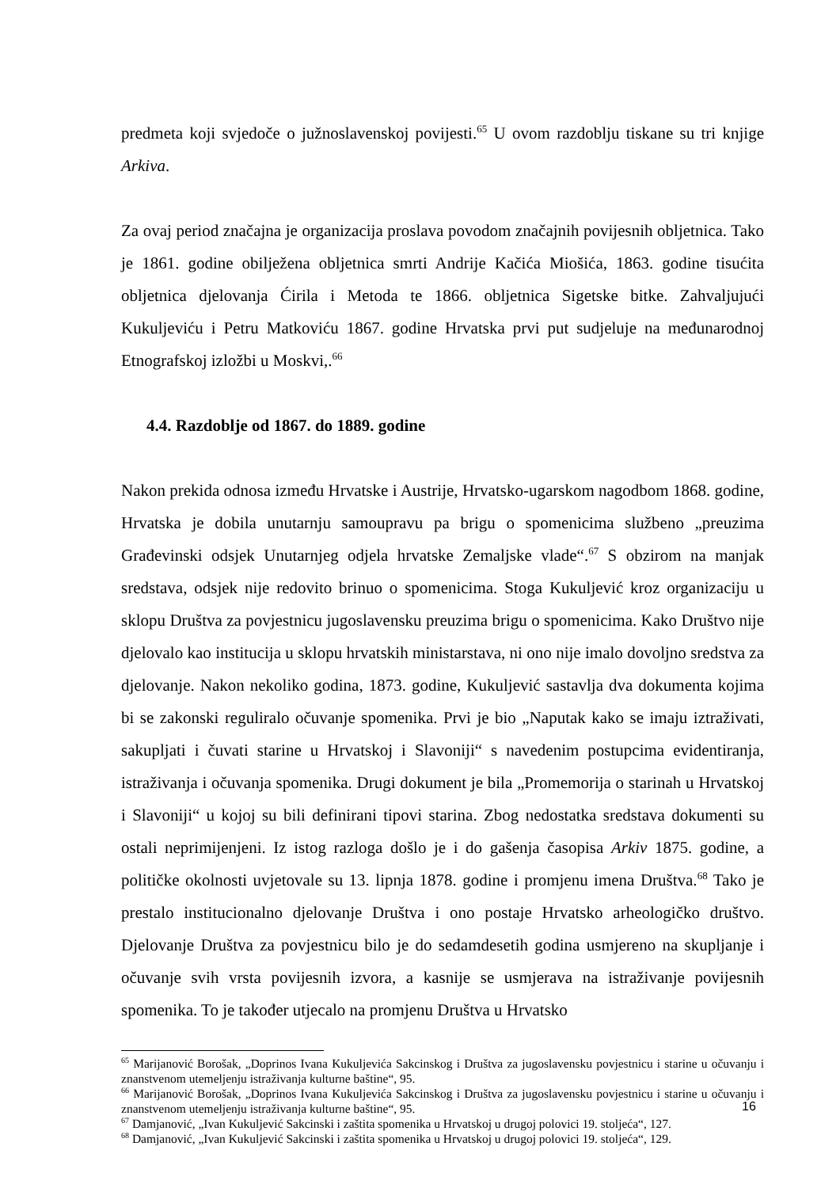predmeta koji svjedoče o južnoslavenskoj povijesti.<sup>65</sup> U ovom razdoblju tiskane su tri knjige Arkiva.
Za ovaj period značajna je organizacija proslava povodom značajnih povijesnih obljetnica. Tako je 1861. godine obilježena obljetnica smrti Andrije Kačića Miošića, 1863. godine tisućita obljetnica djelovanja Ćirila i Metoda te 1866. obljetnica Sigetske bitke. Zahvaljujući Kukuljeviću i Petru Matkoviću 1867. godine Hrvatska prvi put sudjeluje na međunarodnoj Etnografskoj izložbi u Moskvi,.<sup>66</sup>
4.4. Razdoblje od 1867. do 1889. godine
Nakon prekida odnosa između Hrvatske i Austrije, Hrvatsko-ugarskom nagodbom 1868. godine, Hrvatska je dobila unutarnju samoupravu pa brigu o spomenicima službeno „preuzima Građevinski odsjek Unutarnjeg odjela hrvatske Zemaljske vlade“.<sup>67</sup> S obzirom na manjak sredstava, odsjek nije redovito brinuo o spomenicima. Stoga Kukuljević kroz organizaciju u sklopu Društva za povjestnicu jugoslavensku preuzima brigu o spomenicima. Kako Društvo nije djelovalo kao institucija u sklopu hrvatskih ministarstava, ni ono nije imalo dovoljno sredstva za djelovanje. Nakon nekoliko godina, 1873. godine, Kukuljević sastavlja dva dokumenta kojima bi se zakonski reguliralo očuvanje spomenika. Prvi je bio „Naputak kako se imaju iztraživati, sakupljati i čuvati starine u Hrvatskoj i Slavoniji“ s navedenim postupcima evidentiranja, istraživanja i očuvanja spomenika. Drugi dokument je bila „Promemorija o starinah u Hrvatskoj i Slavoniji“ u kojoj su bili definirani tipovi starina. Zbog nedostatka sredstava dokumenti su ostali neprimijenjeni. Iz istog razloga došlo je i do gašenja časopisa Arkiv 1875. godine, a političke okolnosti uvjetovale su 13. lipnja 1878. godine i promjenu imena Društva.<sup>68</sup> Tako je prestalo institucionalno djelovanje Društva i ono postaje Hrvatsko arheologičko društvo. Djelovanje Društva za povjestnicu bilo je do sedamdesetih godina usmjereno na skupljanje i očuvanje svih vrsta povijesnih izvora, a kasnije se usmjerava na istraživanje povijesnih spomenika. To je također utjecalo na promjenu Društva u Hrvatsko
<sup>65</sup> Marijanović Borošak, „Doprinos Ivana Kukuljevića Sakcinskog i Društva za jugoslavensku povjestnicu i starine u očuvanju i znanstvenom utemeljenju istraživanja kulturne baštine“, 95.
<sup>66</sup> Marijanović Borošak, „Doprinos Ivana Kukuljevića Sakcinskog i Društva za jugoslavensku povjestnicu i starine u očuvanju i znanstvenom utemeljenju istraživanja kulturne baštine“, 95.
<sup>67</sup> Damjanović, „Ivan Kukuljević Sakcinski i zaštita spomenika u Hrvatskoj u drugoj polovici 19. stoljeća“, 127.
<sup>68</sup> Damjanović, „Ivan Kukuljević Sakcinski i zaštita spomenika u Hrvatskoj u drugoj polovici 19. stoljeća“, 129.
16